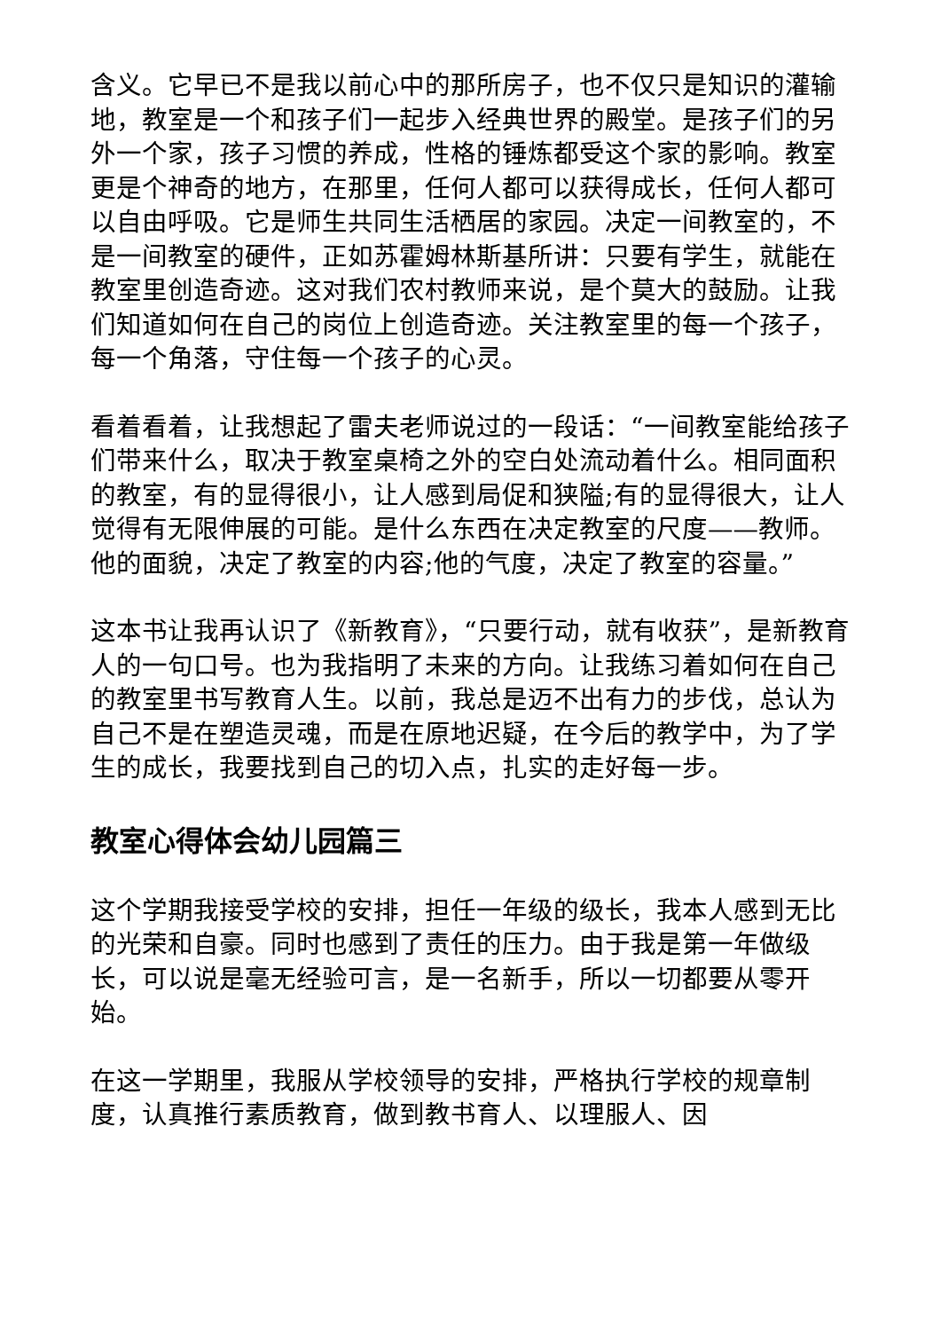含义。它早已不是我以前心中的那所房子，也不仅只是知识的灌输地，教室是一个和孩子们一起步入经典世界的殿堂。是孩子们的另外一个家，孩子习惯的养成，性格的锤炼都受这个家的影响。教室更是个神奇的地方，在那里，任何人都可以获得成长，任何人都可以自由呼吸。它是师生共同生活栖居的家园。决定一间教室的，不是一间教室的硬件，正如苏霍姆林斯基所讲：只要有学生，就能在教室里创造奇迹。这对我们农村教师来说，是个莫大的鼓励。让我们知道如何在自己的岗位上创造奇迹。关注教室里的每一个孩子，每一个角落，守住每一个孩子的心灵。
看着看着，让我想起了雷夫老师说过的一段话：“一间教室能给孩子们带来什么，取决于教室桌椅之外的空白处流动着什么。相同面积的教室，有的显得很小，让人感到局促和狭隘;有的显得很大，让人觉得有无限伸展的可能。是什么东西在决定教室的尺度——教师。他的面貌，决定了教室的内容;他的气度，决定了教室的容量。”
这本书让我再认识了《新教育》，“只要行动，就有收获”，是新教育人的一句口号。也为我指明了未来的方向。让我练习着如何在自己的教室里书写教育人生。以前，我总是迈不出有力的步伐，总认为自己不是在塑造灵魂，而是在原地迟疑，在今后的教学中，为了学生的成长，我要找到自己的切入点，扎实的走好每一步。
教室心得体会幼儿园篇三
这个学期我接受学校的安排，担任一年级的级长，我本人感到无比的光荣和自豪。同时也感到了责任的压力。由于我是第一年做级长，可以说是毫无经验可言，是一名新手，所以一切都要从零开始。
在这一学期里，我服从学校领导的安排，严格执行学校的规章制度，认真推行素质教育，做到教书育人、以理服人、因